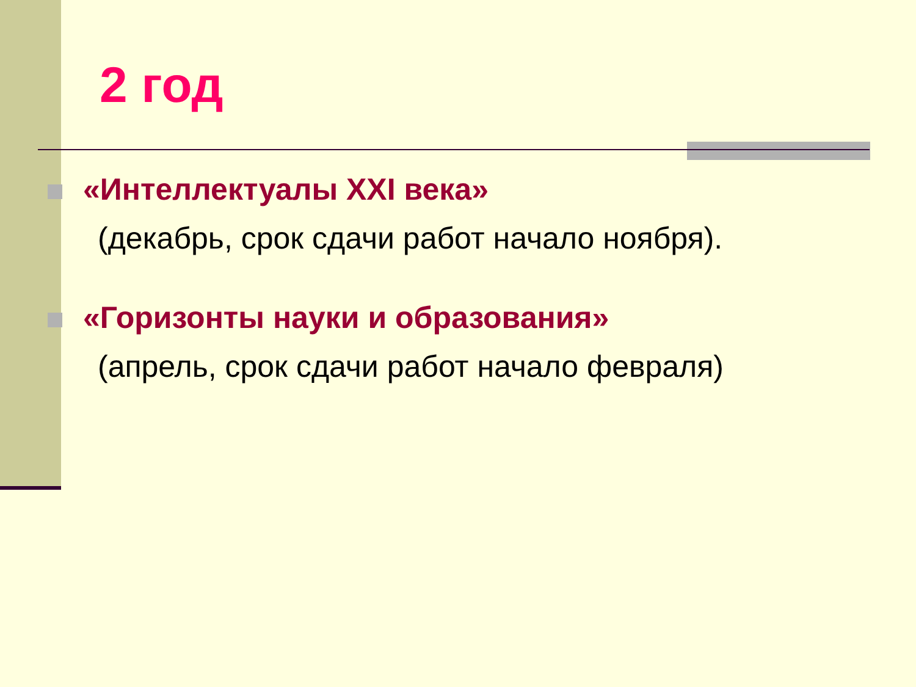2 год
«Интеллектуалы XXI века»
(декабрь, срок сдачи работ начало ноября).
«Горизонты науки и образования»
(апрель, срок сдачи работ начало февраля)